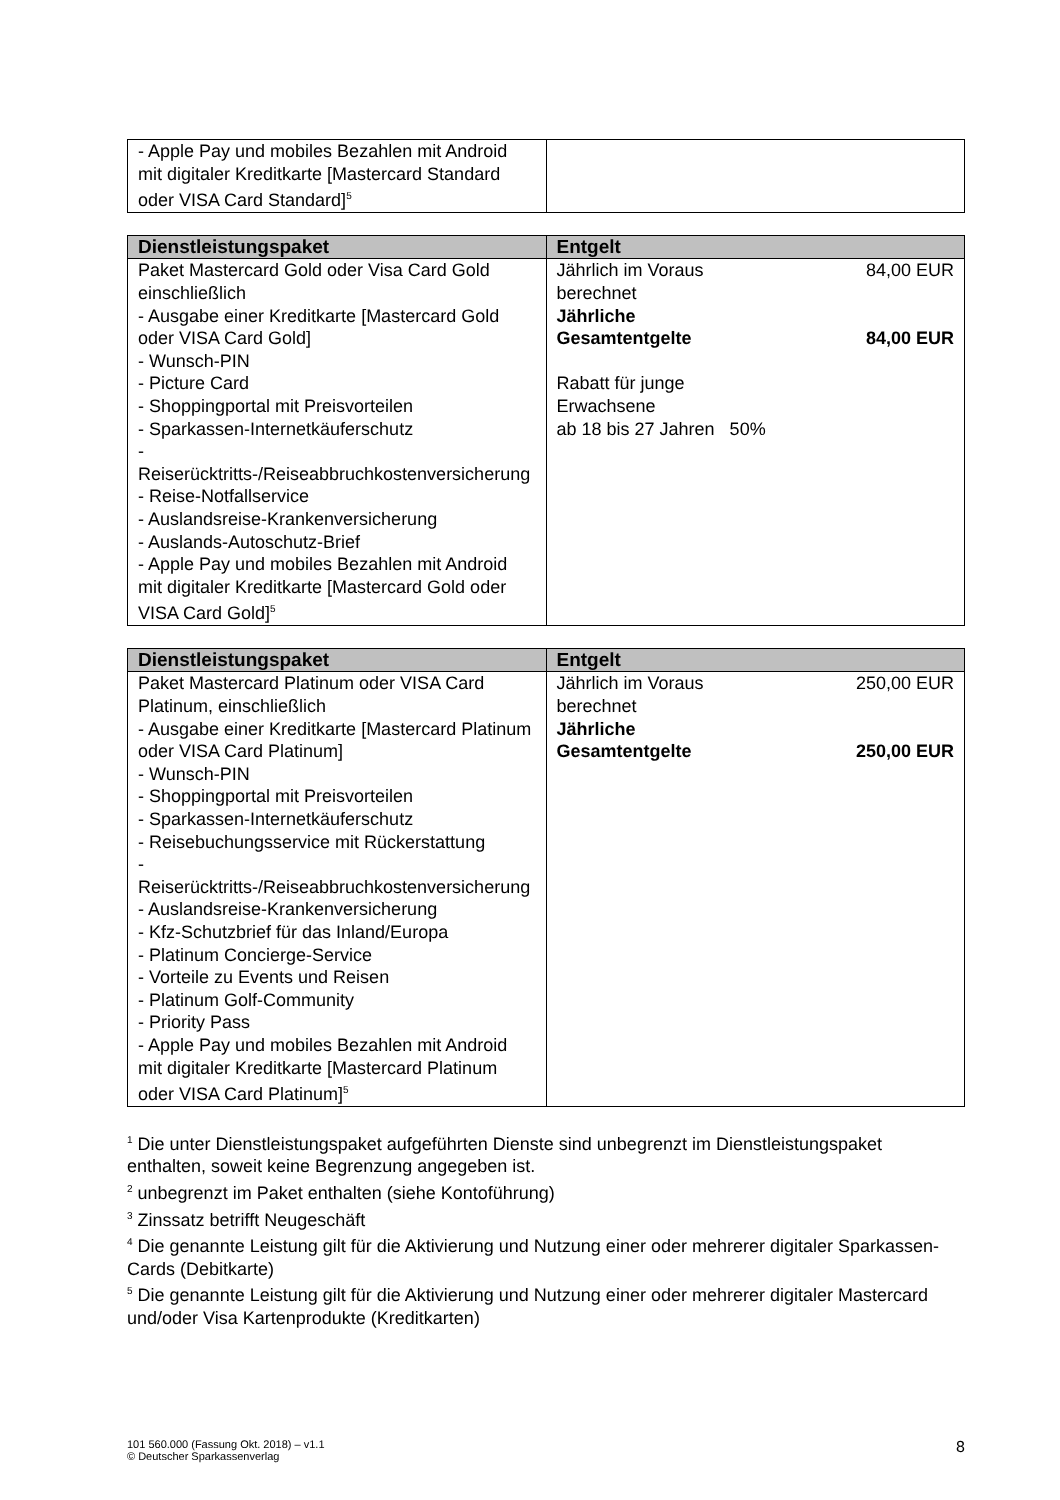| - Apple Pay und mobiles Bezahlen mit Android mit digitaler Kreditkarte [Mastercard Standard oder VISA Card Standard]<sup>5</sup> | |
| Dienstleistungspaket | Entgelt |
| --- | --- |
| Paket Mastercard Gold oder Visa Card Gold einschließlich - Ausgabe einer Kreditkarte [Mastercard Gold oder VISA Card Gold] - Wunsch-PIN - Picture Card - Shoppingportal mit Preisvorteilen - Sparkassen-Internetkäuferschutz - Reiserücktritts-/Reiseabbruchkostenversicherung - Reise-Notfallservice - Auslandsreise-Krankenversicherung - Auslands-Autoschutz-Brief - Apple Pay und mobiles Bezahlen mit Android mit digitaler Kreditkarte [Mastercard Gold oder VISA Card Gold]<sup>5</sup> | Jährlich im Voraus berechnet 84,00 EUR Jährliche Gesamtentgelte 84,00 EUR Rabatt für junge Erwachsene ab 18 bis 27 Jahren 50% |
| Dienstleistungspaket | Entgelt |
| --- | --- |
| Paket Mastercard Platinum oder VISA Card Platinum, einschließlich - Ausgabe einer Kreditkarte [Mastercard Platinum oder VISA Card Platinum] - Wunsch-PIN - Shoppingportal mit Preisvorteilen - Sparkassen-Internetkäuferschutz - Reisebuchungsservice mit Rückerstattung - Reiserücktritts-/Reiseabbruchkostenversicherung - Auslandsreise-Krankenversicherung - Kfz-Schutzbrief für das Inland/Europa - Platinum Concierge-Service - Vorteile zu Events und Reisen - Platinum Golf-Community - Priority Pass - Apple Pay und mobiles Bezahlen mit Android mit digitaler Kreditkarte [Mastercard Platinum oder VISA Card Platinum]<sup>5</sup> | Jährlich im Voraus berechnet 250,00 EUR Jährliche Gesamtentgelte 250,00 EUR |
<sup>1</sup> Die unter Dienstleistungspaket aufgeführten Dienste sind unbegrenzt im Dienstleistungspaket enthalten, soweit keine Begrenzung angegeben ist.
<sup>2</sup> unbegrenzt im Paket enthalten (siehe Kontoführung)
<sup>3</sup> Zinssatz betrifft Neugeschäft
<sup>4</sup> Die genannte Leistung gilt für die Aktivierung und Nutzung einer oder mehrerer digitaler Sparkassen-Cards (Debitkarte)
<sup>5</sup> Die genannte Leistung gilt für die Aktivierung und Nutzung einer oder mehrerer digitaler Mastercard und/oder Visa Kartenprodukte (Kreditkarten)
101 560.000 (Fassung Okt. 2018) – v1.1
© Deutscher Sparkassenverlag 8